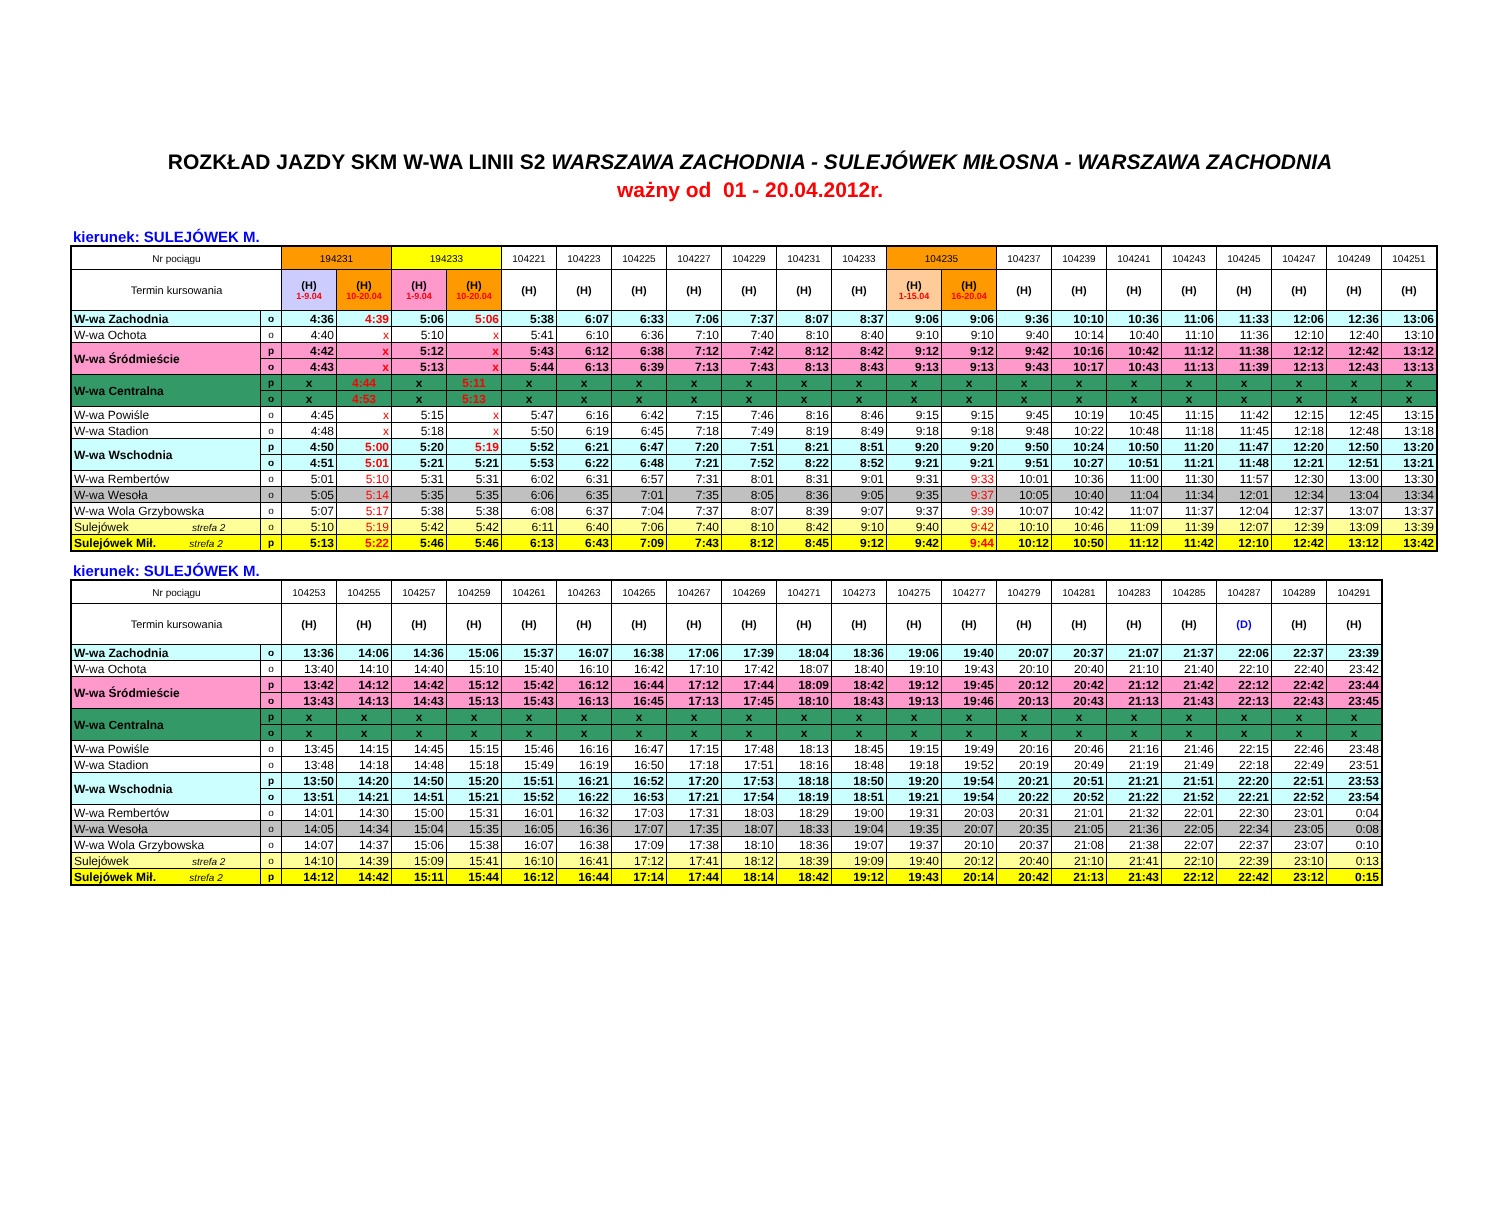ROZKŁAD JAZDY SKM W-WA LINII S2 WARSZAWA ZACHODNIA - SULEJÓWEK MIŁOSNA - WARSZAWA ZACHODNIA
ważny od 01 - 20.04.2012r.
kierunek: SULEJÓWEK M.
| Nr pociągu | | 194231 | | 194233 | | 104221 | 104223 | 104225 | 104227 | 104229 | 104231 | 104233 | 104235 | | 104237 | 104239 | 104241 | 104243 | 104245 | 104247 | 104249 | 104251 |
| --- | --- | --- | --- | --- | --- | --- | --- | --- | --- | --- | --- | --- | --- | --- | --- | --- | --- | --- | --- | --- | --- | --- |
| Termin kursowania | | (H) 1-9.04 | (H) 10-20.04 | (H) 1-9.04 | (H) 10-20.04 | (H) | (H) | (H) | (H) | (H) | (H) | (H) | (H) 1-15.04 | (H) 16-20.04 | (H) | (H) | (H) | (H) | (H) | (H) | (H) | (H) |
| W-wa Zachodnia | o | 4:36 | 4:39 | 5:06 | 5:06 | 5:38 | 6:07 | 6:33 | 7:06 | 7:37 | 8:07 | 8:37 | 9:06 | 9:06 | 9:36 | 10:10 | 10:36 | 11:06 | 11:33 | 12:06 | 12:36 | 13:06 |
| W-wa Ochota | o | 4:40 | x | 5:10 | x | 5:41 | 6:10 | 6:36 | 7:10 | 7:40 | 8:10 | 8:40 | 9:10 | 9:10 | 9:40 | 10:14 | 10:40 | 11:10 | 11:36 | 12:10 | 12:40 | 13:10 |
| W-wa Śródmieście | p | 4:42 | x | 5:12 | x | 5:43 | 6:12 | 6:38 | 7:12 | 7:42 | 8:12 | 8:42 | 9:12 | 9:12 | 9:42 | 10:16 | 10:42 | 11:12 | 11:38 | 12:12 | 12:42 | 13:12 |
| | o | 4:43 | x | 5:13 | x | 5:44 | 6:13 | 6:39 | 7:13 | 7:43 | 8:13 | 8:43 | 9:13 | 9:13 | 9:43 | 10:17 | 10:43 | 11:13 | 11:39 | 12:13 | 12:43 | 13:13 |
| W-wa Centralna | p | x | 4:44 | x | 5:11 | x | x | x | x | x | x | x | x | x | x | x | x | x | x | x | x | x |
| | o | x | 4:53 | x | 5:13 | x | x | x | x | x | x | x | x | x | x | x | x | x | x | x | x | x |
| W-wa Powiśle | o | 4:45 | x | 5:15 | x | 5:47 | 6:16 | 6:42 | 7:15 | 7:46 | 8:16 | 8:46 | 9:15 | 9:15 | 9:45 | 10:19 | 10:45 | 11:15 | 11:42 | 12:15 | 12:45 | 13:15 |
| W-wa Stadion | o | 4:48 | x | 5:18 | x | 5:50 | 6:19 | 6:45 | 7:18 | 7:49 | 8:19 | 8:49 | 9:18 | 9:18 | 9:48 | 10:22 | 10:48 | 11:18 | 11:45 | 12:18 | 12:48 | 13:18 |
| W-wa Wschodnia | p | 4:50 | 5:00 | 5:20 | 5:19 | 5:52 | 6:21 | 6:47 | 7:20 | 7:51 | 8:21 | 8:51 | 9:20 | 9:20 | 9:50 | 10:24 | 10:50 | 11:20 | 11:47 | 12:20 | 12:50 | 13:20 |
| | o | 4:51 | 5:01 | 5:21 | 5:21 | 5:53 | 6:22 | 6:48 | 7:21 | 7:52 | 8:22 | 8:52 | 9:21 | 9:21 | 9:51 | 10:27 | 10:51 | 11:21 | 11:48 | 12:21 | 12:51 | 13:21 |
| W-wa Rembertów | o | 5:01 | 5:10 | 5:31 | 5:31 | 6:02 | 6:31 | 6:57 | 7:31 | 8:01 | 8:31 | 9:01 | 9:31 | 9:33 | 10:01 | 10:36 | 11:00 | 11:30 | 11:57 | 12:30 | 13:00 | 13:30 |
| W-wa Wesoła | o | 5:05 | 5:14 | 5:35 | 5:35 | 6:06 | 6:35 | 7:01 | 7:35 | 8:05 | 8:36 | 9:05 | 9:35 | 9:37 | 10:05 | 10:40 | 11:04 | 11:34 | 12:01 | 12:34 | 13:04 | 13:34 |
| W-wa Wola Grzybowska | o | 5:07 | 5:17 | 5:38 | 5:38 | 6:08 | 6:37 | 7:04 | 7:37 | 8:07 | 8:39 | 9:07 | 9:37 | 9:39 | 10:07 | 10:42 | 11:07 | 11:37 | 12:04 | 12:37 | 13:07 | 13:37 |
| Sulejówek strefa 2 | o | 5:10 | 5:19 | 5:42 | 5:42 | 6:11 | 6:40 | 7:06 | 7:40 | 8:10 | 8:42 | 9:10 | 9:40 | 9:42 | 10:10 | 10:46 | 11:09 | 11:39 | 12:07 | 12:39 | 13:09 | 13:39 |
| Sulejówek Mił. strefa 2 | p | 5:13 | 5:22 | 5:46 | 5:46 | 6:13 | 6:43 | 7:09 | 7:43 | 8:12 | 8:45 | 9:12 | 9:42 | 9:44 | 10:12 | 10:50 | 11:12 | 11:42 | 12:10 | 12:42 | 13:12 | 13:42 |
kierunek: SULEJÓWEK M.
| Nr pociągu | | 104253 | 104255 | 104257 | 104259 | 104261 | 104263 | 104265 | 104267 | 104269 | 104271 | 104273 | 104275 | 104277 | 104279 | 104281 | 104283 | 104285 | 104287 | 104289 | 104291 |
| --- | --- | --- | --- | --- | --- | --- | --- | --- | --- | --- | --- | --- | --- | --- | --- | --- | --- | --- | --- | --- | --- |
| Termin kursowania | | (H) | (H) | (H) | (H) | (H) | (H) | (H) | (H) | (H) | (H) | (H) | (H) | (H) | (H) | (H) | (H) | (H) | (D) | (H) | (H) |
| W-wa Zachodnia | o | 13:36 | 14:06 | 14:36 | 15:06 | 15:37 | 16:07 | 16:38 | 17:06 | 17:39 | 18:04 | 18:36 | 19:06 | 19:40 | 20:07 | 20:37 | 21:07 | 21:37 | 22:06 | 22:37 | 23:39 |
| W-wa Ochota | o | 13:40 | 14:10 | 14:40 | 15:10 | 15:40 | 16:10 | 16:42 | 17:10 | 17:42 | 18:07 | 18:40 | 19:10 | 19:43 | 20:10 | 20:40 | 21:10 | 21:40 | 22:10 | 22:40 | 23:42 |
| W-wa Śródmieście | p | 13:42 | 14:12 | 14:42 | 15:12 | 15:42 | 16:12 | 16:44 | 17:12 | 17:44 | 18:09 | 18:42 | 19:12 | 19:45 | 20:12 | 20:42 | 21:12 | 21:42 | 22:12 | 22:42 | 23:44 |
| | o | 13:43 | 14:13 | 14:43 | 15:13 | 15:43 | 16:13 | 16:45 | 17:13 | 17:45 | 18:10 | 18:43 | 19:13 | 19:46 | 20:13 | 20:43 | 21:13 | 21:43 | 22:13 | 22:43 | 23:45 |
| W-wa Centralna | p | x | x | x | x | x | x | x | x | x | x | x | x | x | x | x | x | x | x | x | x |
| | o | x | x | x | x | x | x | x | x | x | x | x | x | x | x | x | x | x | x | x | x |
| W-wa Powiśle | o | 13:45 | 14:15 | 14:45 | 15:15 | 15:46 | 16:16 | 16:47 | 17:15 | 17:48 | 18:13 | 18:45 | 19:15 | 19:49 | 20:16 | 20:46 | 21:16 | 21:46 | 22:15 | 22:46 | 23:48 |
| W-wa Stadion | o | 13:48 | 14:18 | 14:48 | 15:18 | 15:49 | 16:19 | 16:50 | 17:18 | 17:51 | 18:16 | 18:48 | 19:18 | 19:52 | 20:19 | 20:49 | 21:19 | 21:49 | 22:18 | 22:49 | 23:51 |
| W-wa Wschodnia | p | 13:50 | 14:20 | 14:50 | 15:20 | 15:51 | 16:21 | 16:52 | 17:20 | 17:53 | 18:18 | 18:50 | 19:20 | 19:54 | 20:21 | 20:51 | 21:21 | 21:51 | 22:20 | 22:51 | 23:53 |
| | o | 13:51 | 14:21 | 14:51 | 15:21 | 15:52 | 16:22 | 16:53 | 17:21 | 17:54 | 18:19 | 18:51 | 19:21 | 19:54 | 20:22 | 20:52 | 21:22 | 21:52 | 22:21 | 22:52 | 23:54 |
| W-wa Rembertów | o | 14:01 | 14:30 | 15:00 | 15:31 | 16:01 | 16:32 | 17:03 | 17:31 | 18:03 | 18:29 | 19:00 | 19:31 | 20:03 | 20:31 | 21:01 | 21:32 | 22:01 | 22:30 | 23:01 | 0:04 |
| W-wa Wesoła | o | 14:05 | 14:34 | 15:04 | 15:35 | 16:05 | 16:36 | 17:07 | 17:35 | 18:07 | 18:33 | 19:04 | 19:35 | 20:07 | 20:35 | 21:05 | 21:36 | 22:05 | 22:34 | 23:05 | 0:08 |
| W-wa Wola Grzybowska | o | 14:07 | 14:37 | 15:06 | 15:38 | 16:07 | 16:38 | 17:09 | 17:38 | 18:10 | 18:36 | 19:07 | 19:37 | 20:10 | 20:37 | 21:08 | 21:38 | 22:07 | 22:37 | 23:07 | 0:10 |
| Sulejówek strefa 2 | o | 14:10 | 14:39 | 15:09 | 15:41 | 16:10 | 16:41 | 17:12 | 17:41 | 18:12 | 18:39 | 19:09 | 19:40 | 20:12 | 20:40 | 21:10 | 21:41 | 22:10 | 22:39 | 23:10 | 0:13 |
| Sulejówek Mił. strefa 2 | p | 14:12 | 14:42 | 15:11 | 15:44 | 16:12 | 16:44 | 17:14 | 17:44 | 18:14 | 18:42 | 19:12 | 19:43 | 20:14 | 20:42 | 21:13 | 21:43 | 22:12 | 22:42 | 23:12 | 0:15 |